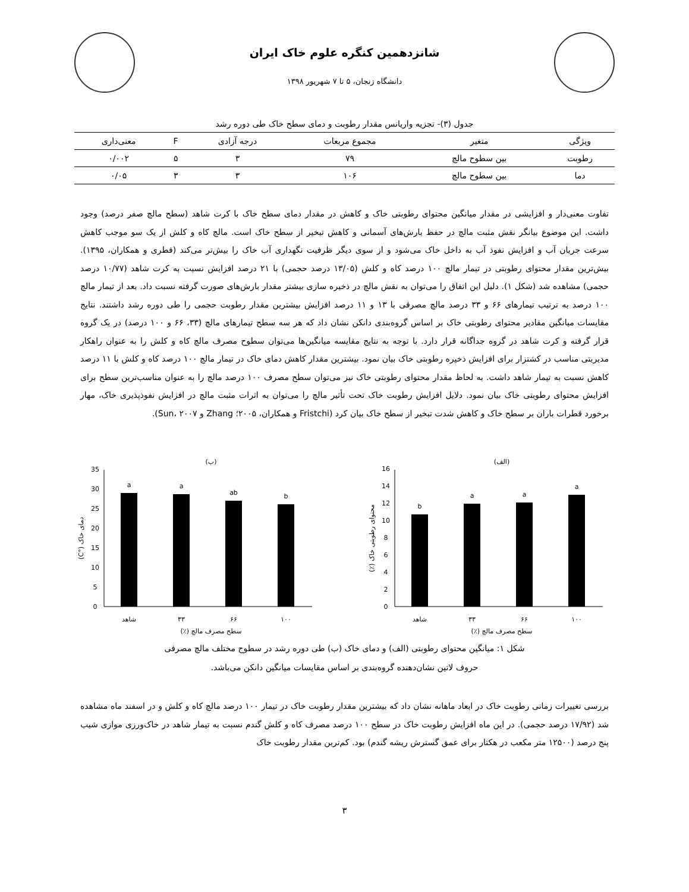شانزدهمین کنگره علوم خاک ایران
دانشگاه زنجان، ۵ تا ۷ شهریور ۱۳۹۸
جدول (۳)- تجزیه واریانس مقدار رطوبت و دمای سطح خاک طی دوره رشد
| ویژگی | متغیر | مجموع مربعات | درجه آزادی | F | معنی‌داری |
| --- | --- | --- | --- | --- | --- |
| رطوبت | بین سطوح مالچ | ۷۹ | ۳ | ۵ | ۰/۰۰۲ |
| دما | بین سطوح مالچ | ۱۰۶ | ۳ | ۳ | ۰/۰۵ |
تفاوت معنی‌دار و افزایشی در مقدار میانگین محتوای رطوبتی خاک و کاهش در مقدار دمای سطح خاک با کرت شاهد (سطح مالچ صفر درصد) وجود داشت. این موضوع بیانگر نقش مثبت مالچ در حفظ بارش‌های آسمانی و کاهش تبخیر از سطح خاک است. مالچ کاه و کلش از یک سو موجب کاهش سرعت جریان آب و افزایش نفوذ آب به داخل خاک می‌شود و از سوی دیگر ظرفیت نگهداری آب خاک را بیش‌تر می‌کند (فطری و همکاران، ۱۳۹۵). بیش‌ترین مقدار محتوای رطوبتی در تیمار مالچ ۱۰۰ درصد کاه و کلش (۱۳/۰۵ درصد حجمی) با ۲۱ درصد افزایش نسبت به کرت شاهد (۱۰/۷۷ درصد حجمی) مشاهده شد (شکل ۱). دلیل این اتفاق را می‌توان به نقش مالچ در ذخیره سازی بیشتر مقدار بارش‌های صورت گرفته نسبت داد. بعد از تیمار مالچ ۱۰۰ درصد به ترتیب تیمارهای ۶۶ و ۳۳ درصد مالچ مصرفی با ۱۳ و ۱۱ درصد افزایش بیشترین مقدار رطوبت حجمی را طی دوره رشد داشتند. نتایج مقایسات میانگین مقادیر محتوای رطوبتی خاک بر اساس گروه‌بندی دانکن نشان داد که هر سه سطح تیمارهای مالچ (۳۳، ۶۶ و ۱۰۰ درصد) در یک گروه قرار گرفته و کرت شاهد در گروه جداگانه قرار دارد. با توجه به نتایج مقایسه میانگین‌ها می‌توان سطوح مصرف مالچ کاه و کلش را به عنوان راهکار مدیریتی مناسب در کشتزار برای افزایش ذخیره رطوبتی خاک بیان نمود. بیشترین مقدار کاهش دمای خاک در تیمار مالچ ۱۰۰ درصد کاه و کلش با ۱۱ درصد کاهش نسبت به تیمار شاهد داشت. به لحاظ مقدار محتوای رطوبتی خاک نیز می‌توان سطح مصرف ۱۰۰ درصد مالچ را به عنوان مناسب‌ترین سطح برای افزایش محتوای رطوبتی خاک بیان نمود. دلایل افزایش رطوبت خاک تحت تأثیر مالچ را می‌توان به اثرات مثبت مالچ در افزایش نفوذپذیری خاک، مهار برخورد قطرات باران بر سطح خاک و کاهش شدت تبخیر از سطح خاک بیان کرد (Fristchi و همکاران، ۲۰۰۵؛ Zhang و Sun، ۲۰۰۷).
(الف)
0
2
4
6
8
10
12
14
16
b
a
a
a
شاهد
۳۳
۶۶
۱۰۰
سطح مصرف مالچ (٪)
محتوای رطوبتی خاک (٪)
(ب)
0
5
10
15
20
25
30
35
a
a
ab
b
شاهد
۳۳
۶۶
۱۰۰
سطح مصرف مالچ (٪)
دمای خاک (°C)
شکل ۱: میانگین محتوای رطوبتی (الف) و دمای خاک (ب) طی دوره رشد در سطوح مختلف مالچ مصرفی
حروف لاتین نشان‌دهنده گروه‌بندی بر اساس مقایسات میانگین دانکن می‌باشد.
بررسی تغییرات زمانی رطوبت خاک در ابعاد ماهانه نشان داد که بیشترین مقدار رطوبت خاک در تیمار ۱۰۰ درصد مالچ کاه و کلش و در اسفند ماه مشاهده شد (۱۷/۹۲ درصد حجمی). در این ماه افزایش رطوبت خاک در سطح ۱۰۰ درصد مصرف کاه و کلش گندم نسبت به تیمار شاهد در خاک‌ورزی موازی شیب پنج درصد (۱۲۵۰۰ متر مکعب در هکتار برای عمق گسترش ریشه گندم) بود. کم‌ترین مقدار رطوبت خاک
۳